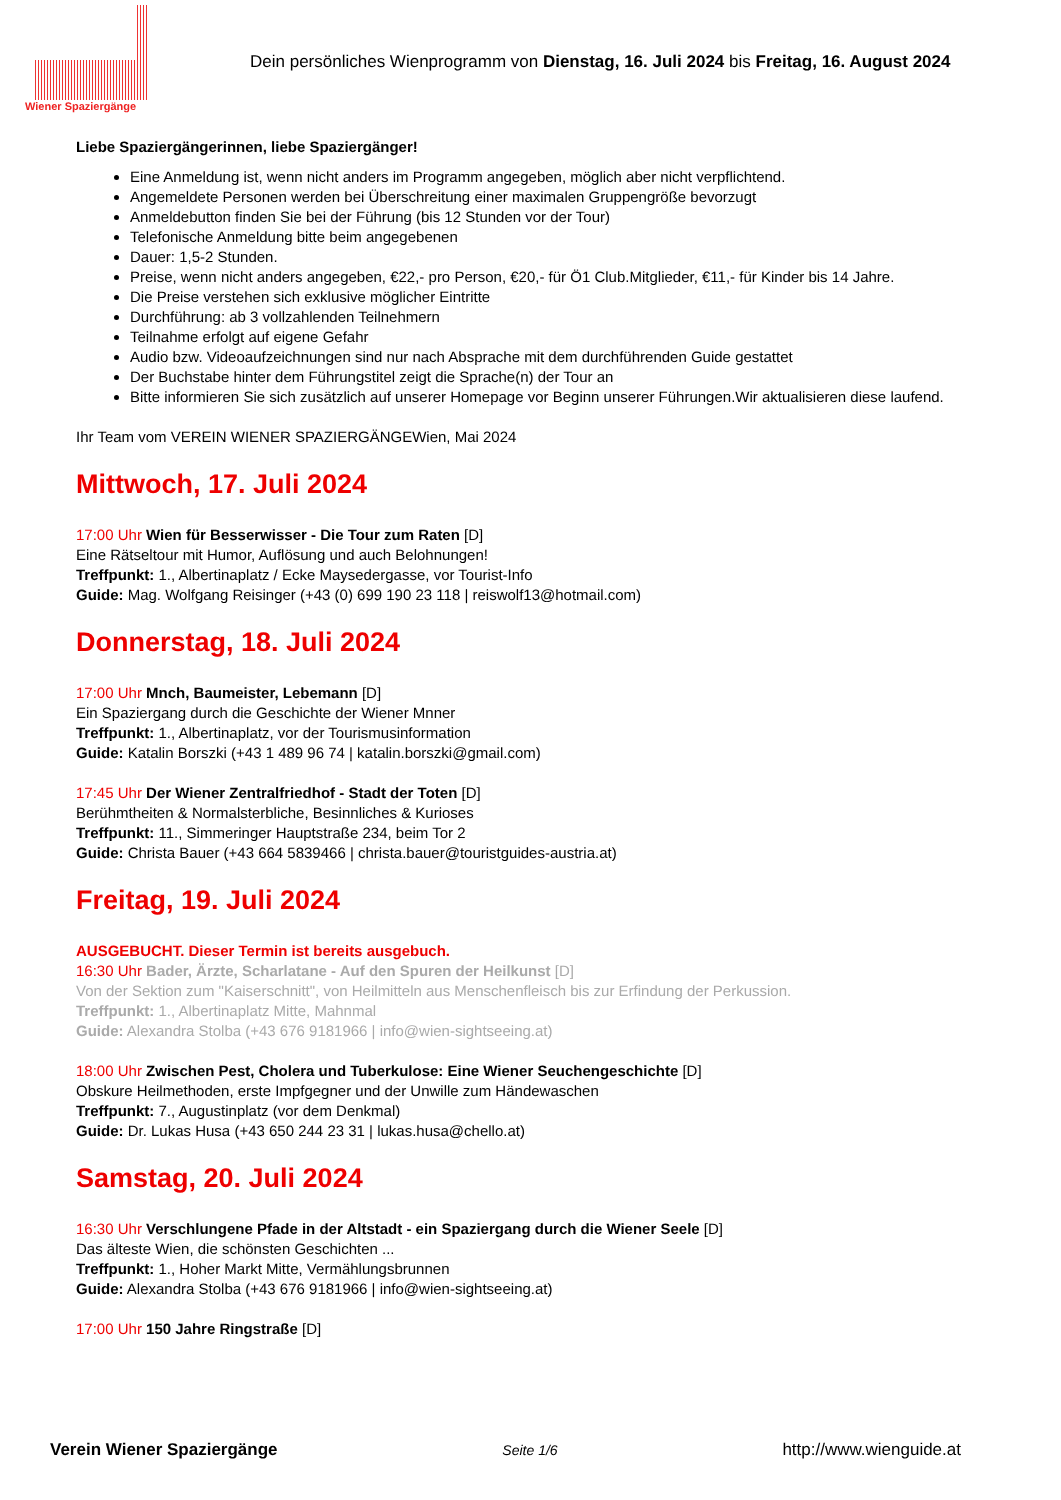Wiener Spaziergänge
Dein persönliches Wienprogramm von Dienstag, 16. Juli 2024 bis Freitag, 16. August 2024
Liebe Spaziergängerinnen, liebe Spaziergänger!
Eine Anmeldung ist, wenn nicht anders im Programm angegeben, möglich aber nicht verpflichtend.
Angemeldete Personen werden bei Überschreitung einer maximalen Gruppengröße bevorzugt
Anmeldebutton finden Sie bei der Führung (bis 12 Stunden vor der Tour)
Telefonische Anmeldung bitte beim angegebenen
Dauer: 1,5-2 Stunden.
Preise, wenn nicht anders angegeben, €22,- pro Person, €20,- für Ö1 Club.Mitglieder, €11,- für Kinder bis 14 Jahre.
Die Preise verstehen sich exklusive möglicher Eintritte
Durchführung: ab 3 vollzahlenden Teilnehmern
Teilnahme erfolgt auf eigene Gefahr
Audio bzw. Videoaufzeichnungen sind nur nach Absprache mit dem durchführenden Guide gestattet
Der Buchstabe hinter dem Führungstitel zeigt die Sprache(n) der Tour an
Bitte informieren Sie sich zusätzlich auf unserer Homepage vor Beginn unserer Führungen.Wir aktualisieren diese laufend.
Ihr Team vom VEREIN WIENER SPAZIERGÄNGEWien, Mai 2024
Mittwoch, 17. Juli 2024
17:00 Uhr Wien für Besserwisser - Die Tour zum Raten [D]
Eine Rätseltour mit Humor, Auflösung und auch Belohnungen!
Treffpunkt: 1., Albertinaplatz / Ecke Maysedergasse, vor Tourist-Info
Guide: Mag. Wolfgang Reisinger (+43 (0) 699 190 23 118 | reiswolf13@hotmail.com)
Donnerstag, 18. Juli 2024
17:00 Uhr Mnch, Baumeister, Lebemann [D]
Ein Spaziergang durch die Geschichte der Wiener Mnner
Treffpunkt: 1., Albertinaplatz, vor der Tourismusinformation
Guide: Katalin Borszki (+43 1 489 96 74 | katalin.borszki@gmail.com)
17:45 Uhr Der Wiener Zentralfriedhof - Stadt der Toten [D]
Berühmtheiten & Normalsterbliche, Besinnliches & Kurioses
Treffpunkt: 11., Simmeringer Hauptstraße 234, beim Tor 2
Guide: Christa Bauer (+43 664 5839466 | christa.bauer@touristguides-austria.at)
Freitag, 19. Juli 2024
AUSGEBUCHT. Dieser Termin ist bereits ausgebuch.
16:30 Uhr Bader, Ärzte, Scharlatane - Auf den Spuren der Heilkunst [D]
Von der Sektion zum "Kaiserschnitt", von Heilmitteln aus Menschenfleisch bis zur Erfindung der Perkussion.
Treffpunkt: 1., Albertinaplatz Mitte, Mahnmal
Guide: Alexandra Stolba (+43 676 9181966 | info@wien-sightseeing.at)
18:00 Uhr Zwischen Pest, Cholera und Tuberkulose: Eine Wiener Seuchengeschichte [D]
Obskure Heilmethoden, erste Impfgegner und der Unwille zum Händewaschen
Treffpunkt: 7., Augustinplatz (vor dem Denkmal)
Guide: Dr. Lukas Husa (+43 650 244 23 31 | lukas.husa@chello.at)
Samstag, 20. Juli 2024
16:30 Uhr Verschlungene Pfade in der Altstadt - ein Spaziergang durch die Wiener Seele [D]
Das älteste Wien, die schönsten Geschichten ...
Treffpunkt: 1., Hoher Markt Mitte, Vermählungsbrunnen
Guide: Alexandra Stolba (+43 676 9181966 | info@wien-sightseeing.at)
17:00 Uhr 150 Jahre Ringstraße [D]
Verein Wiener Spaziergänge Seite 1/6 http://www.wienguide.at